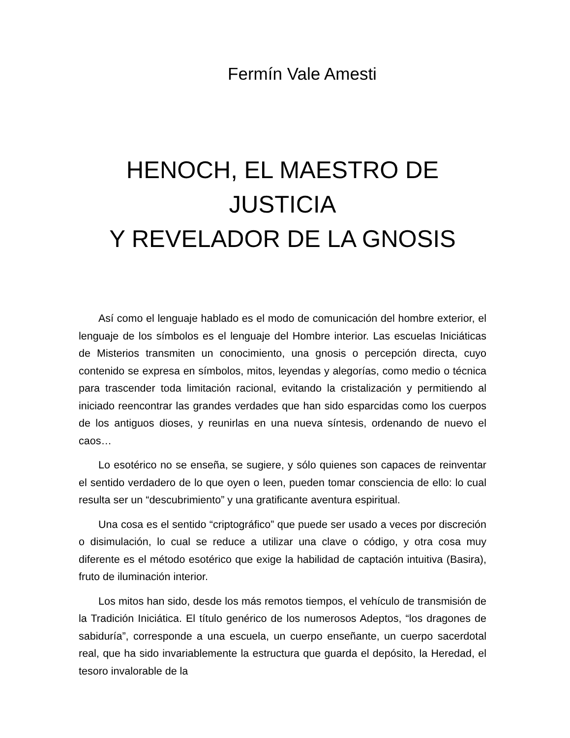Fermín Vale Amesti
HENOCH, EL MAESTRO DE JUSTICIA
Y REVELADOR DE LA GNOSIS
Así como el lenguaje hablado es el modo de comunicación del hombre exterior, el lenguaje de los símbolos es el lenguaje del Hombre interior. Las escuelas Iniciáticas de Misterios transmiten un conocimiento, una gnosis o percepción directa, cuyo contenido se expresa en símbolos, mitos, leyendas y alegorías, como medio o técnica para trascender toda limitación racional, evitando la cristalización y permitiendo al iniciado reencontrar las grandes verdades que han sido esparcidas como los cuerpos de los antiguos dioses, y reunirlas en una nueva síntesis, ordenando de nuevo el caos…
Lo esotérico no se enseña, se sugiere, y sólo quienes son capaces de reinventar el sentido verdadero de lo que oyen o leen, pueden tomar consciencia de ello: lo cual resulta ser un “descubrimiento” y una gratificante aventura espiritual.
Una cosa es el sentido “criptográfico” que puede ser usado a veces por discreción o disimulación, lo cual se reduce a utilizar una clave o código, y otra cosa muy diferente es el método esotérico que exige la habilidad de captación intuitiva (Basira), fruto de iluminación interior.
Los mitos han sido, desde los más remotos tiempos, el vehículo de transmisión de la Tradición Iniciática. El título genérico de los numerosos Adeptos, “los dragones de sabiduría”, corresponde a una escuela, un cuerpo enseñante, un cuerpo sacerdotal real, que ha sido invariablemente la estructura que guarda el depósito, la Heredad, el tesoro invalorable de la